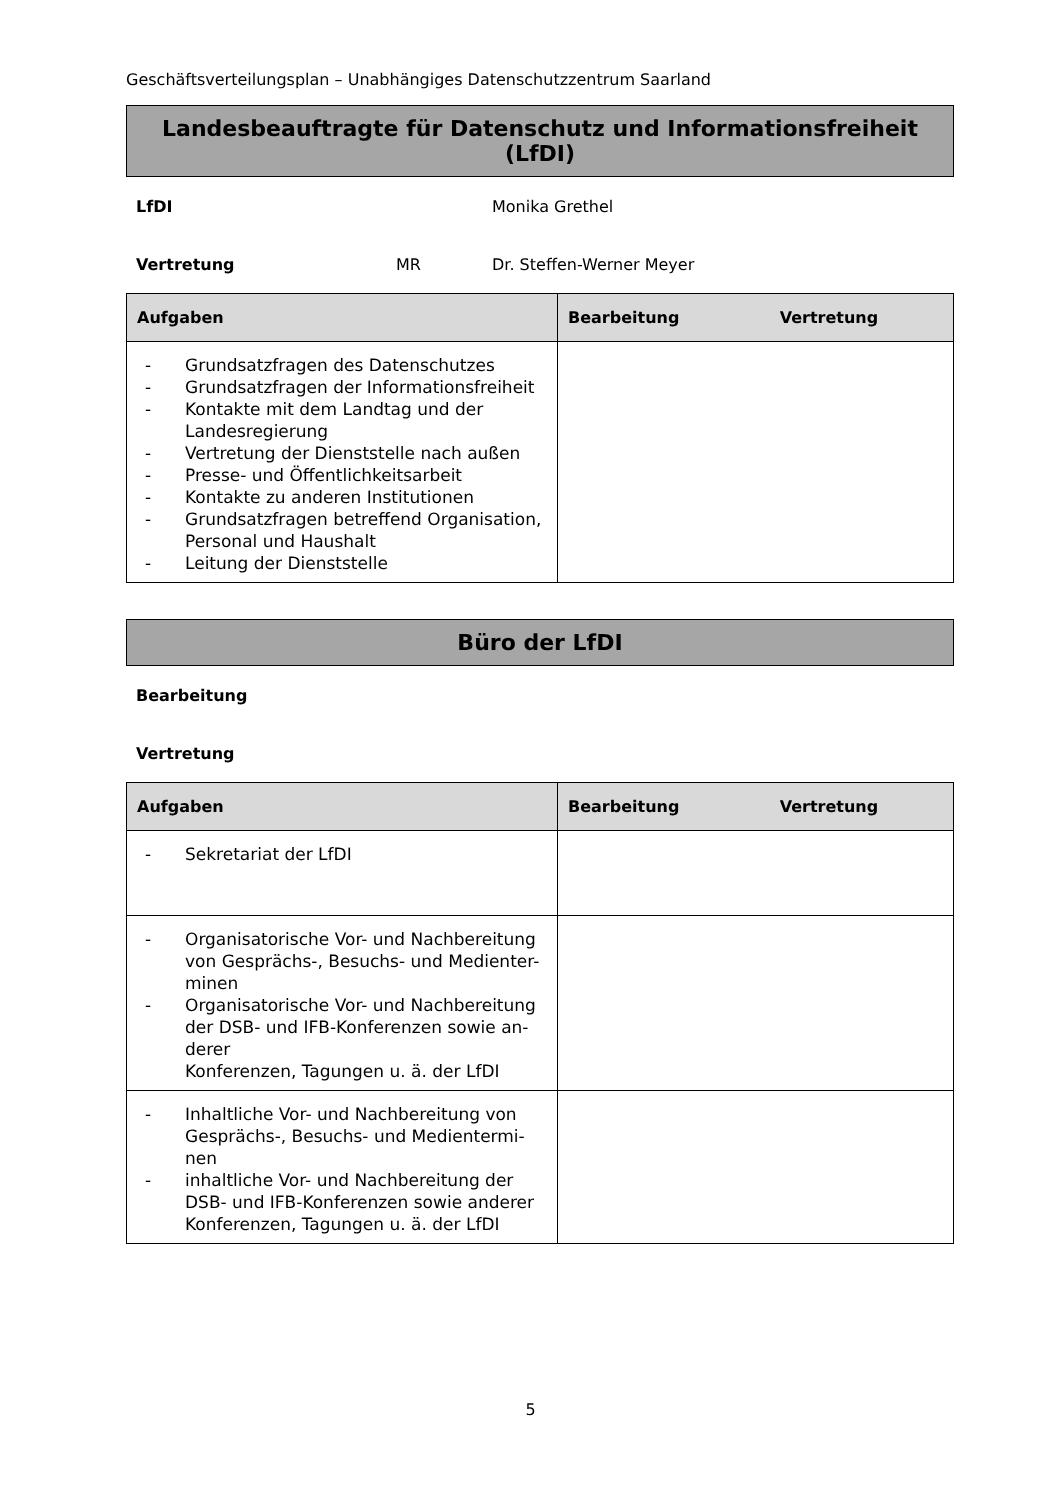Geschäftsverteilungsplan – Unabhängiges Datenschutzzentrum Saarland
Landesbeauftragte für Datenschutz und Informationsfreiheit (LfDI)
LfDI Monika Grethel
Vertretung MR Dr. Steffen-Werner Meyer
| Aufgaben | Bearbeitung Vertretung |
| --- | --- |
| - Grundsatzfragen des Datenschutzes - Grundsatzfragen der Informationsfreiheit - Kontakte mit dem Landtag und der Landesregierung - Vertretung der Dienststelle nach außen - Presse- und Öffentlichkeitsarbeit - Kontakte zu anderen Institutionen - Grundsatzfragen betreffend Organisation, Personal und Haushalt - Leitung der Dienststelle | |
Büro der LfDI
Bearbeitung
Vertretung
| Aufgaben | Bearbeitung Vertretung |
| --- | --- |
| - Sekretariat der LfDI | |
| - Organisatorische Vor- und Nachbereitung von Gesprächs-, Besuchs- und Medienter-minen - Organisatorische Vor- und Nachbereitung der DSB- und IFB-Konferenzen sowie an-derer Konferenzen, Tagungen u. ä. der LfDI | |
| - Inhaltliche Vor- und Nachbereitung von Gesprächs-, Besuchs- und Medientermi-nen - inhaltliche Vor- und Nachbereitung der DSB- und IFB-Konferenzen sowie anderer Konferenzen, Tagungen u. ä. der LfDI | |
5